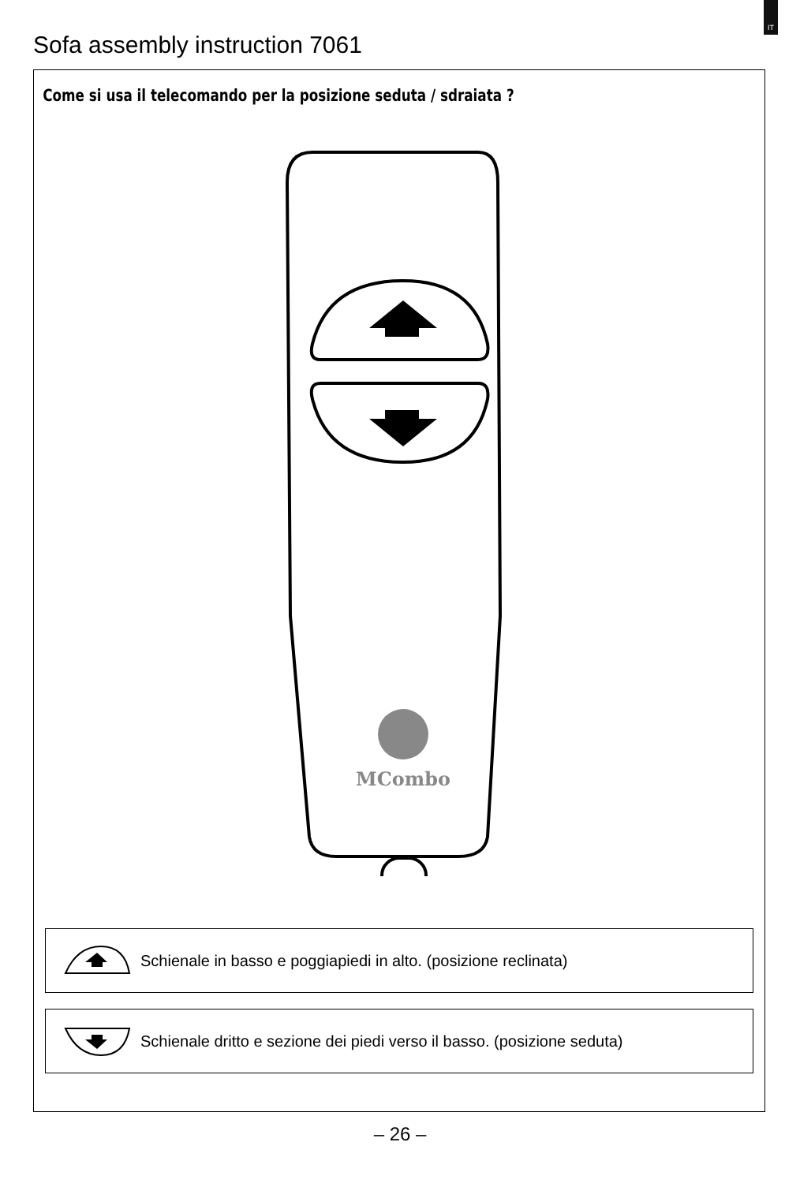IT
Sofa assembly instruction 7061
Come si usa il telecomando per la posizione seduta / sdraiata ?
MCombo
Schienale in basso e poggiapiedi in alto. (posizione reclinata)
Schienale dritto e sezione dei piedi verso il basso. (posizione seduta)
– 26 –